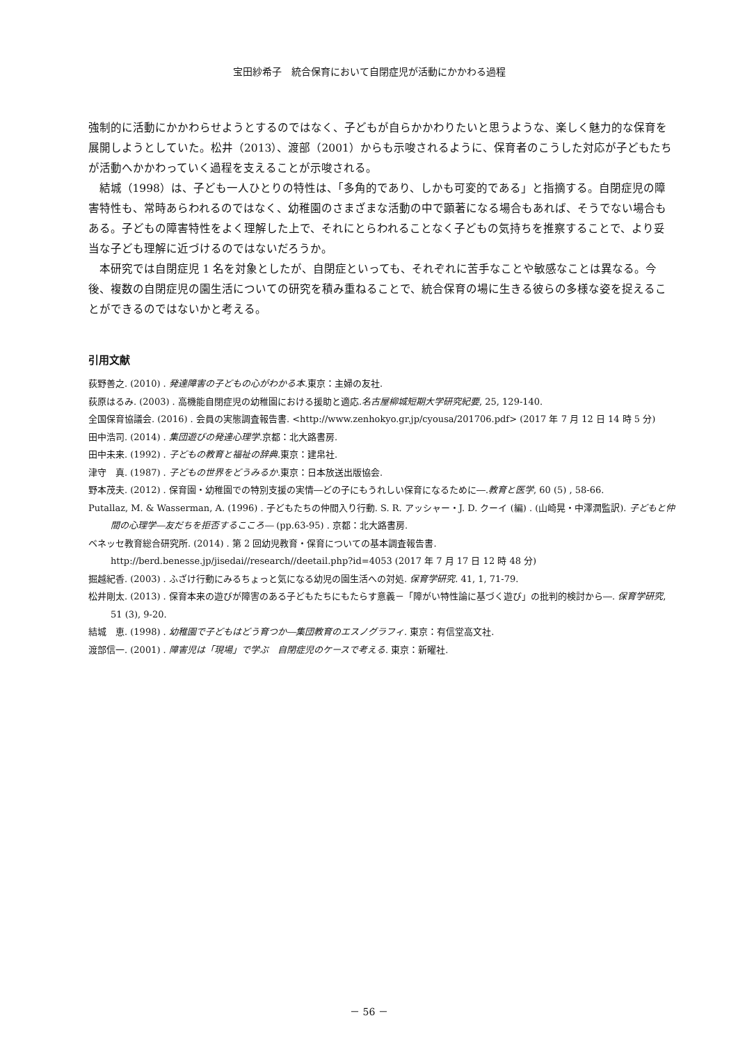宝田紗希子　統合保育において自閉症児が活動にかかわる過程
強制的に活動にかかわらせようとするのではなく、子どもが自らかかわりたいと思うような、楽しく魅力的な保育を展開しようとしていた。松井（2013）、渡部（2001）からも示唆されるように、保育者のこうした対応が子どもたちが活動へかかわっていく過程を支えることが示唆される。
結城（1998）は、子ども一人ひとりの特性は、「多角的であり、しかも可変的である」と指摘する。自閉症児の障害特性も、常時あらわれるのではなく、幼稚園のさまざまな活動の中で顕著になる場合もあれば、そうでない場合もある。子どもの障害特性をよく理解した上で、それにとらわれることなく子どもの気持ちを推察することで、より妥当な子ども理解に近づけるのではないだろうか。
本研究では自閉症児 1 名を対象としたが、自閉症といっても、それぞれに苦手なことや敏感なことは異なる。今後、複数の自閉症児の園生活についての研究を積み重ねることで、統合保育の場に生きる彼らの多様な姿を捉えることができるのではないかと考える。
引用文献
荻野善之. (2010) . 発達障害の子どもの心がわかる本.東京：主婦の友社.
荻原はるみ. (2003) . 高機能自閉症児の幼稚園における援助と適応.名古屋柳城短期大学研究紀要, 25, 129-140.
全国保育協議会. (2016) . 会員の実態調査報告書. <http://www.zenhokyo.gr.jp/cyousa/201706.pdf> (2017 年 7 月 12 日 14 時 5 分)
田中浩司. (2014) . 集団遊びの発達心理学.京都：北大路書房.
田中未来. (1992) . 子どもの教育と福祉の辞典.東京：建帛社.
津守　真. (1987) . 子どもの世界をどうみるか.東京：日本放送出版協会.
野本茂夫. (2012) . 保育園・幼稚園での特別支援の実情―どの子にもうれしい保育になるために―.教育と医学, 60 (5) , 58-66.
Putallaz, M. & Wasserman, A. (1996) . 子どもたちの仲間入り行動. S. R. アッシャー・J. D. クーイ (編) . (山崎晃・中澤潤監訳). 子どもと仲間の心理学―友だちを拒否するこころ― (pp.63-95) . 京都：北大路書房.
ベネッセ教育総合研究所. (2014) . 第 2 回幼児教育・保育についての基本調査報告書. http://berd.benesse.jp/jisedai//research//deetail.php?id=4053 (2017 年 7 月 17 日 12 時 48 分)
掘越紀香. (2003) . ふざけ行動にみるちょっと気になる幼児の園生活への対処. 保育学研究. 41, 1, 71-79.
松井剛太. (2013) . 保育本来の遊びが障害のある子どもたちにもたらす意義－「障がい特性論に基づく遊び」の批判的検討から―. 保育学研究, 51 (3), 9-20.
結城　恵. (1998) . 幼稚園で子どもはどう育つか―集団教育のエスノグラフィ. 東京：有信堂高文社.
渡部信一. (2001) . 障害児は「現場」で学ぶ　自閉症児のケースで考える. 東京：新曜社.
－ 56 －